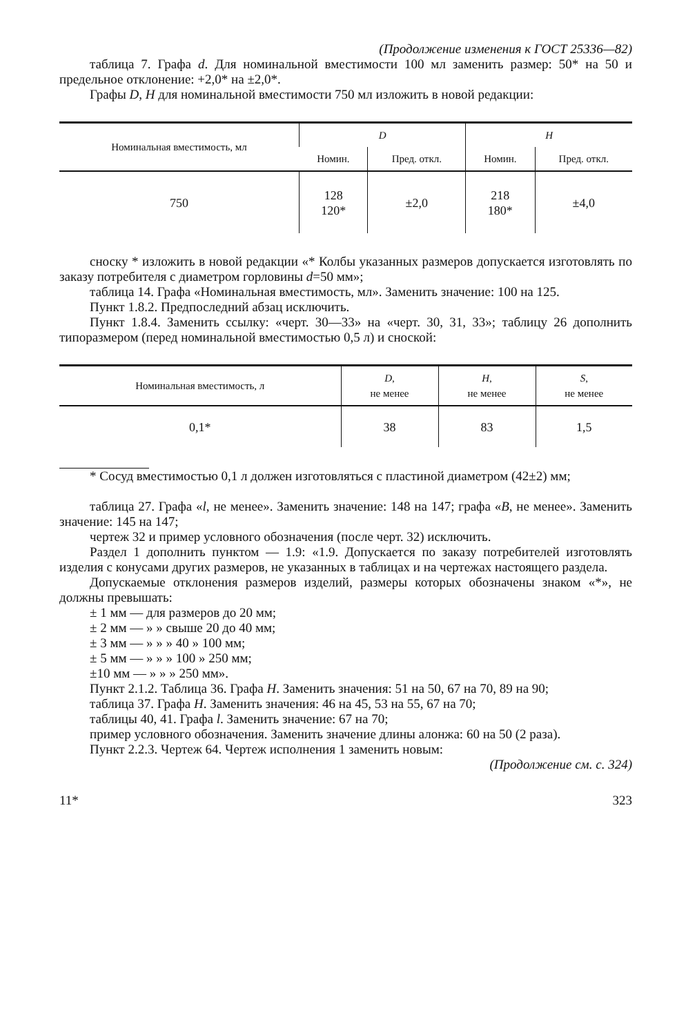(Продолжение изменения к ГОСТ 25336—82)
таблица 7. Графа d. Для номинальной вместимости 100 мл заменить размер: 50* на 50 и предельное отклонение: +2,0* на ±2,0*.
Графы D, H для номинальной вместимости 750 мл изложить в новой редакции:
| Номинальная вместимость, мл | D | | H | |
| --- | --- | --- | --- | --- |
| | Номин. | Пред. откл. | Номин. | Пред. откл. |
| 750 | 128 120* | ±2,0 | 218 180* | ±4,0 |
сноску * изложить в новой редакции «* Колбы указанных размеров допускается изготовлять по заказу потребителя с диаметром горловины d=50 мм»;
таблица 14. Графа «Номинальная вместимость, мл». Заменить значение: 100 на 125.
Пункт 1.8.2. Предпоследний абзац исключить.
Пункт 1.8.4. Заменить ссылку: «черт. 30—33» на «черт. 30, 31, 33»; таблицу 26 дополнить типоразмером (перед номинальной вместимостью 0,5 л) и сноской:
| Номинальная вместимость, л | D , не менее | H , не менее | S , не менее |
| --- | --- | --- | --- |
| 0,1* | 38 | 83 | 1,5 |
* Сосуд вместимостью 0,1 л должен изготовляться с пластиной диаметром (42±2) мм;
таблица 27. Графа «l, не менее». Заменить значение: 148 на 147; графа «B, не менее». Заменить значение: 145 на 147;
чертеж 32 и пример условного обозначения (после черт. 32) исключить.
Раздел 1 дополнить пунктом — 1.9: «1.9. Допускается по заказу потребителей изготовлять изделия с конусами других размеров, не указанных в таблицах и на чертежах настоящего раздела.
Допускаемые отклонения размеров изделий, размеры которых обозначены знаком «*», не должны превышать:
± 1 мм — для размеров до 20 мм;
± 2 мм — » » свыше 20 до 40 мм;
± 3 мм — » » » 40 » 100 мм;
± 5 мм — » » » 100 » 250 мм;
±10 мм — » » » 250 мм».
Пункт 2.1.2. Таблица 36. Графа H. Заменить значения: 51 на 50, 67 на 70, 89 на 90;
таблица 37. Графа H. Заменить значения: 46 на 45, 53 на 55, 67 на 70;
таблицы 40, 41. Графа l. Заменить значение: 67 на 70;
пример условного обозначения. Заменить значение длины алонжа: 60 на 50 (2 раза).
Пункт 2.2.3. Чертеж 64. Чертеж исполнения 1 заменить новым:
(Продолжение см. с. 324)
11* 323